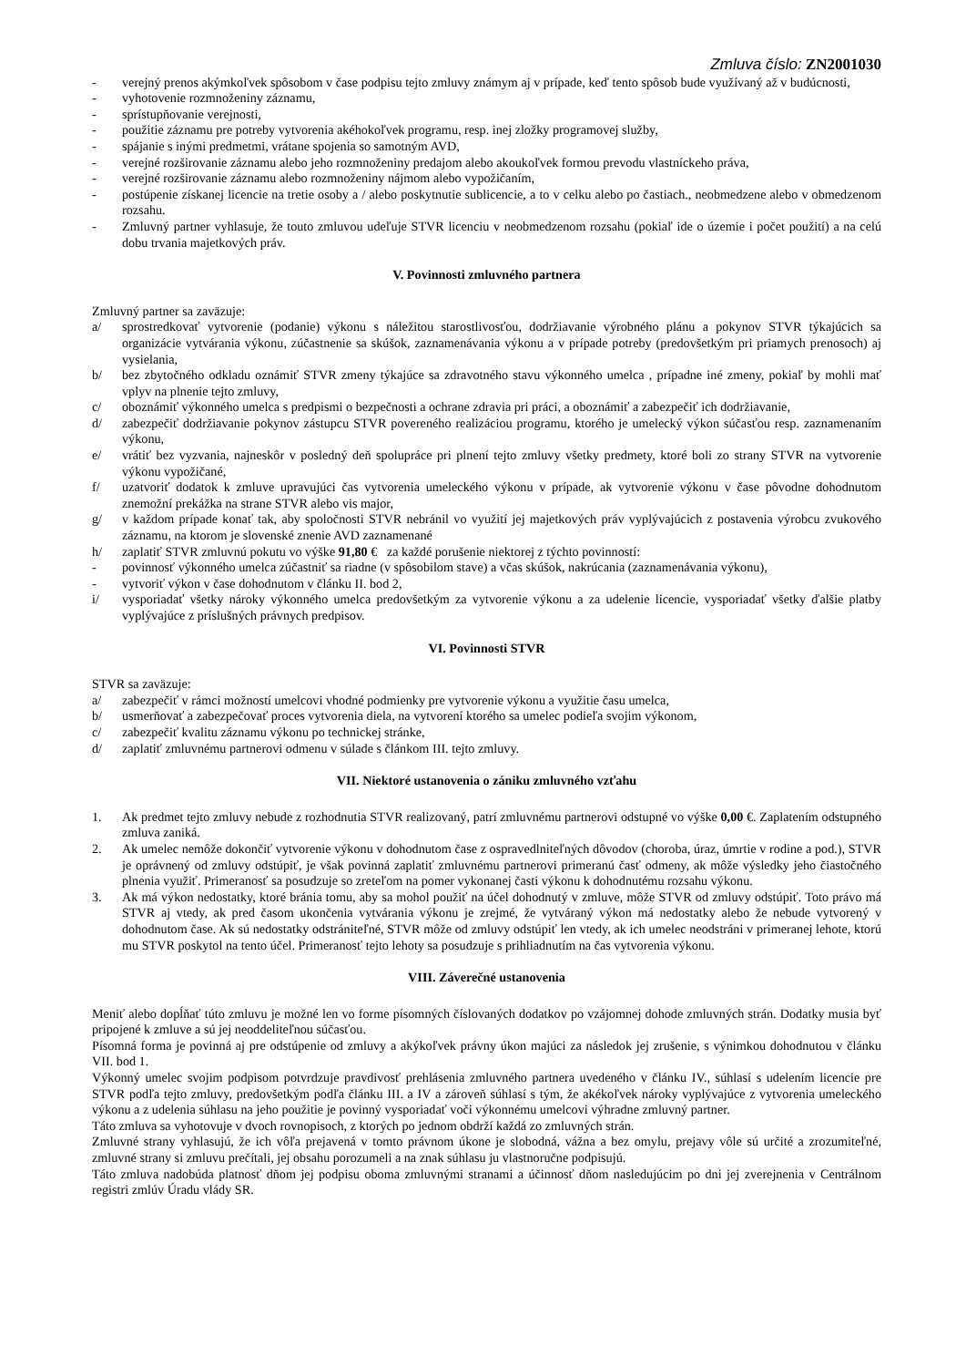Zmluva číslo: ZN2001030
- verejný prenos akýmkoľvek spôsobom v čase podpisu tejto zmluvy známym aj v prípade, keď tento spôsob bude využívaný až v budúcnosti,
- vyhotovenie rozmnoženiny záznamu,
- sprístupňovanie verejnosti,
- použitie záznamu pre potreby vytvorenia akéhokoľvek programu, resp. inej zložky programovej služby,
- spájanie s inými predmetmi, vrátane spojenia so samotným AVD,
- verejné rozširovanie záznamu alebo jeho rozmnoženiny predajom alebo akoukoľvek formou prevodu vlastníckeho práva,
- verejné rozširovanie záznamu alebo rozmnoženiny nájmom alebo vypožičaním,
- postúpenie získanej licencie na tretie osoby a / alebo poskytnutie sublicencie, a to v celku alebo po častiach., neobmedzene alebo v obmedzenom rozsahu.
- Zmluvný partner vyhlasuje, že touto zmluvou udeľuje STVR licenciu v neobmedzenom rozsahu (pokiaľ ide o územie i počet použití) a na celú dobu trvania majetkových práv.
V. Povinnosti zmluvného partnera
Zmluvný partner sa zaväzuje:
a/ sprostredkovať vytvorenie (podanie) výkonu s náležitou starostlivosťou, dodržiavanie výrobného plánu a pokynov STVR týkajúcich sa organizácie vytvárania výkonu, zúčastnenie sa skúšok, zaznamenávania výkonu a v prípade potreby (predovšetkým pri priamych prenosoch) aj vysielania,
b/ bez zbytočného odkladu oznámiť STVR zmeny týkajúce sa zdravotného stavu výkonného umelca , prípadne iné zmeny, pokiaľ by mohli mať vplyv na plnenie tejto zmluvy,
c/ oboznámiť výkonného umelca s predpismi o bezpečnosti a ochrane zdravia pri práci, a oboznámiť a zabezpečiť ich dodržiavanie,
d/ zabezpečiť dodržiavanie pokynov zástupcu STVR povereného realizáciou programu, ktorého je umelecký výkon súčasťou resp. zaznamenaním výkonu,
e/ vrátiť bez vyzvania, najneskôr v posledný deň spolupráce pri plnení tejto zmluvy všetky predmety, ktoré boli zo strany STVR na vytvorenie výkonu vypožičané,
f/ uzatvoriť dodatok k zmluve upravujúci čas vytvorenia umeleckého výkonu v prípade, ak vytvorenie výkonu v čase pôvodne dohodnutom znemožní prekážka na strane STVR alebo vis major,
g/ v každom prípade konať tak, aby spoločnosti STVR nebránil vo využití jej majetkových práv vyplývajúcich z postavenia výrobcu zvukového záznamu, na ktorom je slovenské znenie AVD zaznamenané
h/ zaplatiť STVR zmluvnú pokutu vo výške 91,80 € za každé porušenie niektorej z týchto povinností:
- povinnosť výkonného umelca zúčastniť sa riadne (v spôsobilom stave) a včas skúšok, nakrúcania (zaznamenávania výkonu),
- vytvoriť výkon v čase dohodnutom v článku II. bod 2,
i/ vysporiadať všetky nároky výkonného umelca predovšetkým za vytvorenie výkonu a za udelenie licencie, vysporiadať všetky ďalšie platby vyplývajúce z príslušných právnych predpisov.
VI. Povinnosti STVR
STVR sa zaväzuje:
a/ zabezpečiť v rámci možností umelcovi vhodné podmienky pre vytvorenie výkonu a využitie času umelca,
b/ usmerňovať a zabezpečovať proces vytvorenia diela, na vytvorení ktorého sa umelec podieľa svojim výkonom,
c/ zabezpečiť kvalitu záznamu výkonu po technickej stránke,
d/ zaplatiť zmluvnému partnerovi odmenu v súlade s článkom III. tejto zmluvy.
VII. Niektoré ustanovenia o zániku zmluvného vzťahu
1. Ak predmet tejto zmluvy nebude z rozhodnutia STVR realizovaný, patrí zmluvnému partnerovi odstupné vo výške 0,00 €. Zaplatením odstupného zmluva zaniká.
2. Ak umelec nemôže dokončiť vytvorenie výkonu v dohodnutom čase z ospravedlniteľných dôvodov (choroba, úraz, úmrtie v rodine a pod.), STVR je oprávnený od zmluvy odstúpiť, je však povinná zaplatiť zmluvnému partnerovi primeranú časť odmeny, ak môže výsledky jeho čiastočného plnenia využiť. Primeranosť sa posudzuje so zreteľom na pomer vykonanej časti výkonu k dohodnutému rozsahu výkonu.
3. Ak má výkon nedostatky, ktoré bránia tomu, aby sa mohol použiť na účel dohodnutý v zmluve, môže STVR od zmluvy odstúpiť. Toto právo má STVR aj vtedy, ak pred časom ukončenia vytvárania výkonu je zrejmé, že vytváraný výkon má nedostatky alebo že nebude vytvorený v dohodnutom čase. Ak sú nedostatky odstrániteľné, STVR môže od zmluvy odstúpiť len vtedy, ak ich umelec neodstráni v primeranej lehote, ktorú mu STVR poskytol na tento účel. Primeranosť tejto lehoty sa posudzuje s prihliadnutím na čas vytvorenia výkonu.
VIII. Záverečné ustanovenia
Meniť alebo dopĺňať túto zmluvu je možné len vo forme písomných číslovaných dodatkov po vzájomnej dohode zmluvných strán. Dodatky musia byť pripojené k zmluve a sú jej neoddeliteľnou súčasťou.
Písomná forma je povinná aj pre odstúpenie od zmluvy a akýkoľvek právny úkon majúci za následok jej zrušenie, s výnimkou dohodnutou v článku VII. bod 1.
Výkonný umelec svojim podpisom potvrdzuje pravdivosť prehlásenia zmluvného partnera uvedeného v článku IV., súhlasí s udelením licencie pre STVR podľa tejto zmluvy, predovšetkým podľa článku III. a IV a zároveň súhlasí s tým, že akékoľvek nároky vyplývajúce z vytvorenia umeleckého výkonu a z udelenia súhlasu na jeho použitie je povinný vysporiadať voči výkonnému umelcovi výhradne zmluvný partner.
Táto zmluva sa vyhotovuje v dvoch rovnopisoch, z ktorých po jednom obdrží každá zo zmluvných strán.
Zmluvné strany vyhlasujú, že ich vôľa prejavená v tomto právnom úkone je slobodná, vážna a bez omylu, prejavy vôle sú určité a zrozumiteľné, zmluvné strany si zmluvu prečítali, jej obsahu porozumeli a na znak súhlasu ju vlastnoručne podpisujú.
Táto zmluva nadobúda platnosť dňom jej podpisu oboma zmluvnými stranami a účinnosť dňom nasledujúcim po dni jej zverejnenia v Centrálnom registri zmlúv Úradu vlády SR.